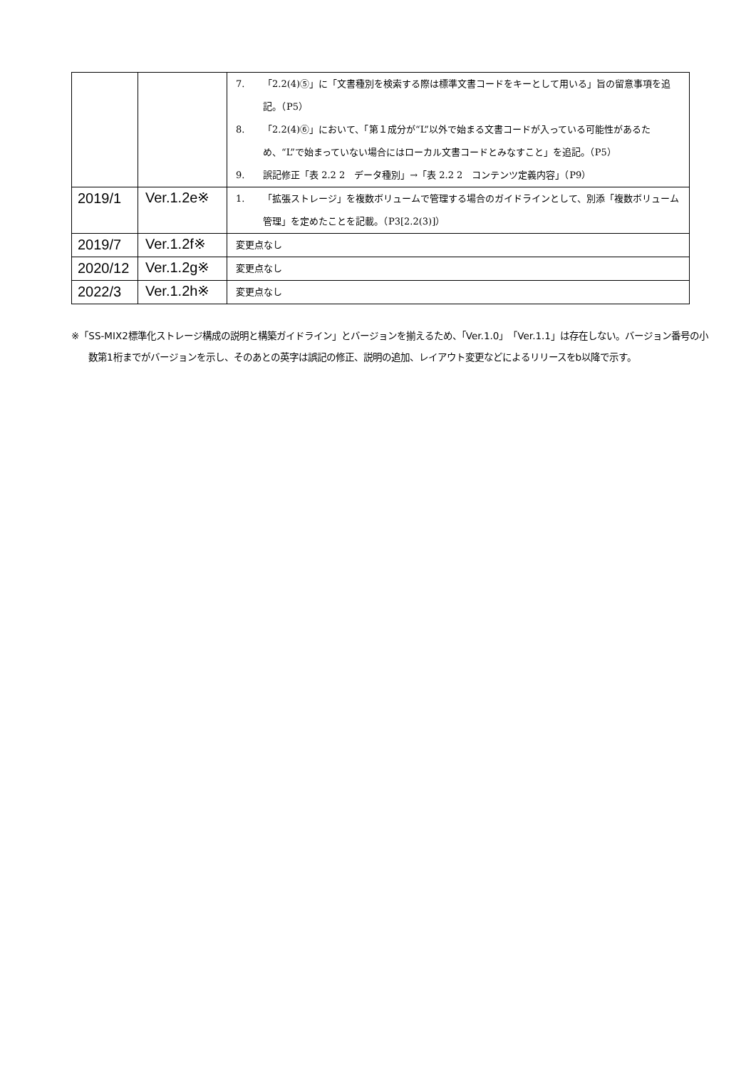| | | 7. 「2.2(4)⑤」に「文書種別を検索する際は標準文書コードをキーとして用いる」旨の留意事項を追記。（P5） 8. 「2.2(4)⑥」において、「第１成分が“L”以外で始まる文書コードが入っている可能性があるため、“L”で始まっていない場合にはローカル文書コードとみなすこと」を追記。（P5） 9. 誤記修正「表 2.2 2 データ種別」→「表 2.2 2 コンテンツ定義内容」（P9） |
| 2019/1 | Ver.1.2e※ | 1. 「拡張ストレージ」を複数ボリュームで管理する場合のガイドラインとして、別添「複数ボリューム管理」を定めたことを記載。（P3[2.2(3)]） |
| 2019/7 | Ver.1.2f※ | 変更点なし |
| 2020/12 | Ver.1.2g※ | 変更点なし |
| 2022/3 | Ver.1.2h※ | 変更点なし |
※「SS-MIX2標準化ストレージ構成の説明と構築ガイドライン」とバージョンを揃えるため、「Ver.1.0」「Ver.1.1」は存在しない。バージョン番号の小数第1桁までがバージョンを示し、そのあとの英字は誤記の修正、説明の追加、レイアウト変更などによるリリースをb以降で示す。